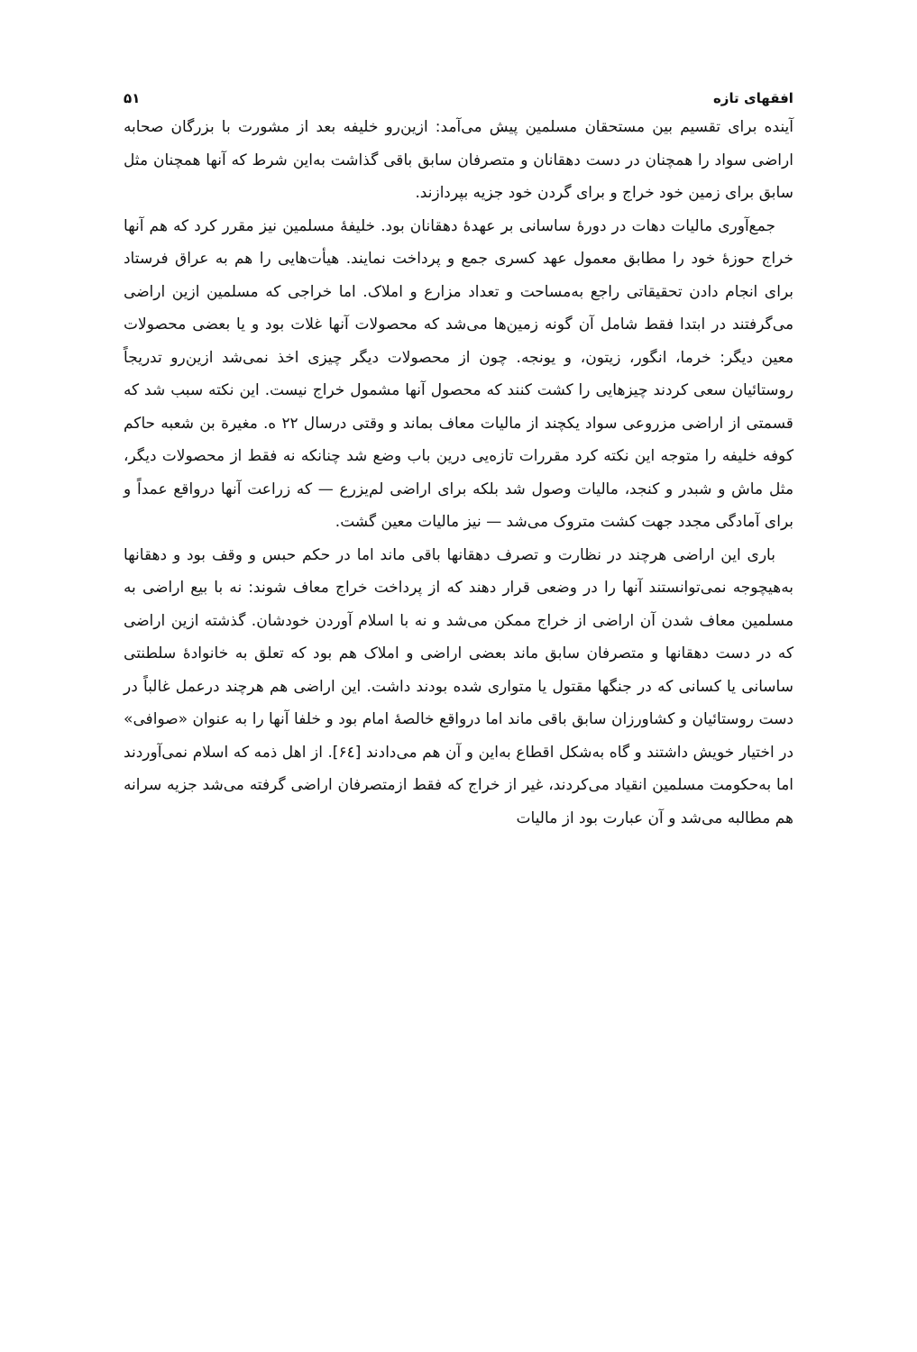افقهای تازه ۵۱
آینده برای تقسیم بین مستحقان مسلمین پیش می‌آمد: ازین‌رو خلیفه بعد از مشورت با بزرگان صحابه اراضی سواد را همچنان در دست دهقانان و متصرفان سابق باقی گذاشت به‌این شرط که آنها همچنان مثل سابق برای زمین خود خراج و برای گردن خود جزیه بپردازند.
جمع‌آوری مالیات دهات در دورهٔ ساسانی بر عهدهٔ دهقانان بود. خلیفهٔ مسلمین نیز مقرر کرد که هم آنها خراج حوزهٔ خود را مطابق معمول عهد کسری جمع و پرداخت نمایند. هیأت‌هایی را هم به عراق فرستاد برای انجام دادن تحقیقاتی راجع به‌مساحت و تعداد مزارع و املاک. اما خراجی که مسلمین ازین اراضی می‌گرفتند در ابتدا فقط شامل آن گونه زمین‌ها می‌شد که محصولات آنها غلات بود و یا بعضی محصولات معین دیگر: خرما، انگور، زیتون، و یونجه. چون از محصولات دیگر چیزی اخذ نمی‌شد ازین‌رو تدریجاً روستائیان سعی کردند چیزهایی را کشت کنند که محصول آنها مشمول خراج نیست. این نکته سبب شد که قسمتی از اراضی مزروعی سواد یکچند از مالیات معاف بماند و وقتی درسال ۲۲ ه. مغیرة بن شعبه حاکم کوفه خلیفه را متوجه این نکته کرد مقررات تازه‌یی درین باب وضع شد چنانکه نه فقط از محصولات دیگر، مثل ماش و شبدر و کنجد، مالیات وصول شد بلکه برای اراضی لم‌یزرع — که زراعت آنها درواقع عمداً و برای آمادگی مجدد جهت کشت متروک می‌شد — نیز مالیات معین گشت.
باری این اراضی هرچند در نظارت و تصرف دهقانها باقی ماند اما در حکم حبس و وقف بود و دهقانها به‌هیچوجه نمی‌توانستند آنها را در وضعی قرار دهند که از پرداخت خراج معاف شوند: نه با بیع اراضی به مسلمین معاف شدن آن اراضی از خراج ممکن می‌شد و نه با اسلام آوردن خودشان. گذشته ازین اراضی که در دست دهقانها و متصرفان سابق ماند بعضی اراضی و املاک هم بود که تعلق به خانوادهٔ سلطنتی ساسانی یا کسانی که در جنگها مقتول یا متواری شده بودند داشت. این اراضی هم هرچند درعمل غالباً در دست روستائیان و کشاورزان سابق باقی ماند اما درواقع خالصهٔ امام بود و خلفا آنها را به عنوان «صوافی» در اختیار خویش داشتند و گاه به‌شکل اقطاع به‌این و آن هم می‌دادند [۶٤]. از اهل ذمه که اسلام نمی‌آوردند اما به‌حکومت مسلمین انقیاد می‌کردند، غیر از خراج که فقط ازمتصرفان اراضی گرفته می‌شد جزیه سرانه هم مطالبه می‌شد و آن عبارت بود از مالیات